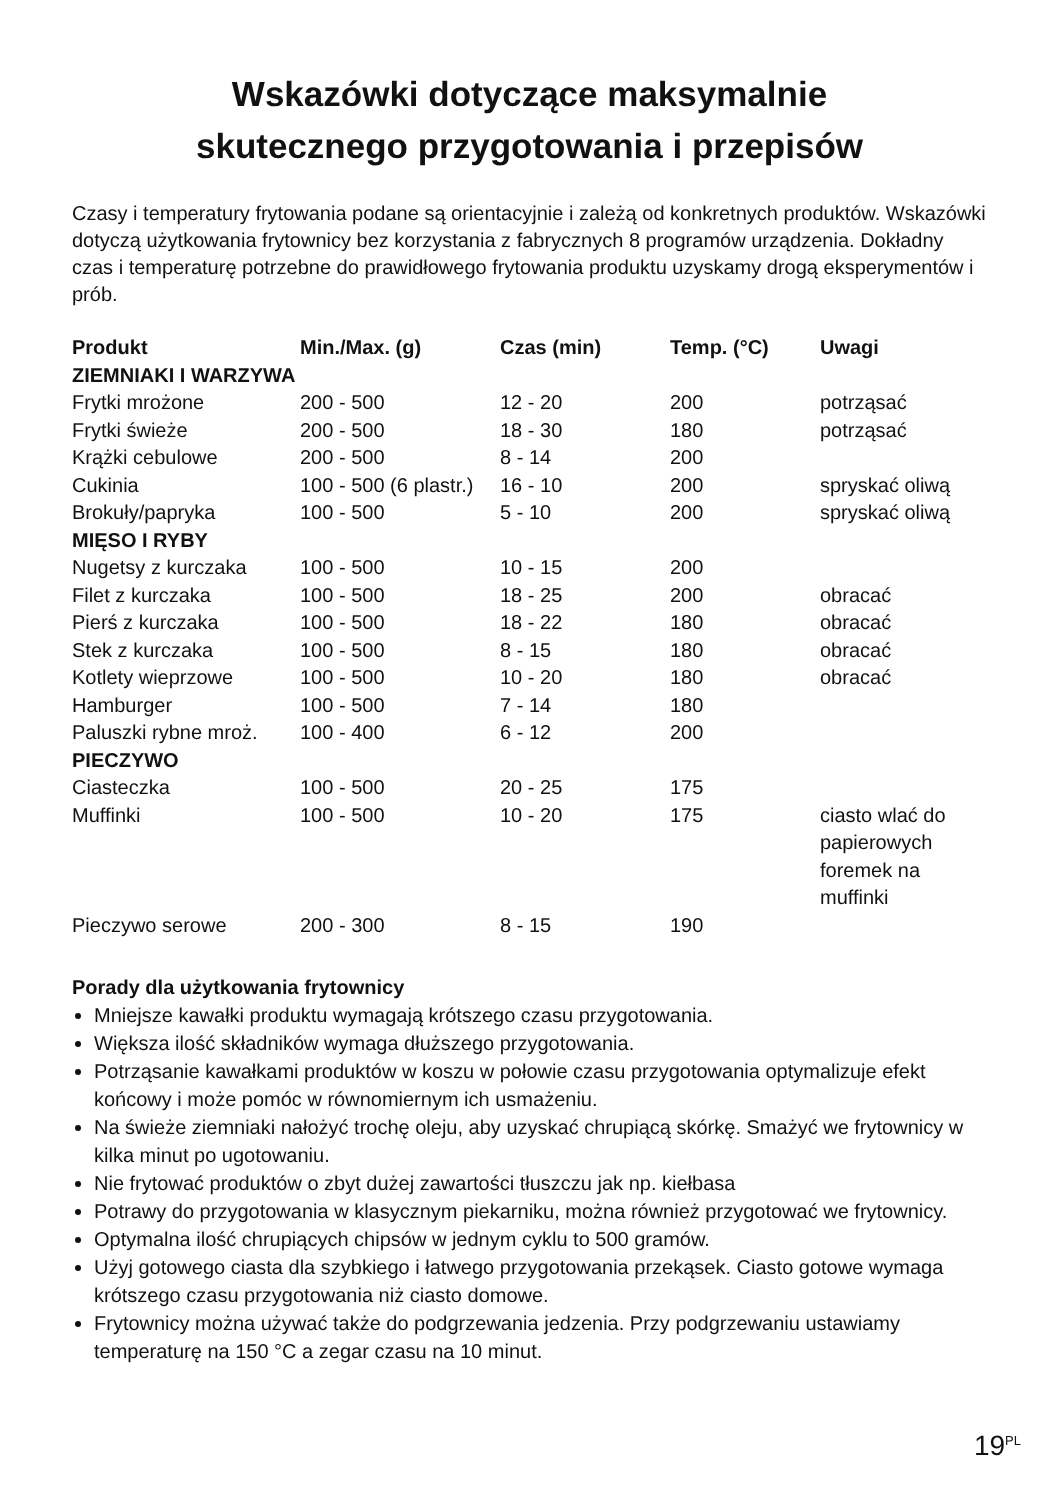Wskazówki dotyczące maksymalnie
skutecznego przygotowania i przepisów
Czasy i temperatury frytowania podane są orientacyjnie i zależą od konkretnych produktów. Wskazówki dotyczą użytkowania frytownicy bez korzystania z fabrycznych 8 programów urządzenia. Dokładny czas i temperaturę potrzebne do prawidłowego frytowania produktu uzyskamy drogą eksperymentów i prób.
| Produkt | Min./Max. (g) | Czas (min) | Temp. (°C) | Uwagi |
| --- | --- | --- | --- | --- |
| ZIEMNIAKI I WARZYWA | | | | |
| Frytki mrożone | 200 - 500 | 12 - 20 | 200 | potrząsać |
| Frytki świeże | 200 - 500 | 18 - 30 | 180 | potrząsać |
| Krążki cebulowe | 200 - 500 | 8 - 14 | 200 | |
| Cukinia | 100 - 500 (6 plastr.) | 16 - 10 | 200 | spryskać oliwą |
| Brokuły/papryka | 100 - 500 | 5 - 10 | 200 | spryskać oliwą |
| MIĘSO I RYBY | | | | |
| Nugetsy z kurczaka | 100 - 500 | 10 - 15 | 200 | |
| Filet z kurczaka | 100 - 500 | 18 - 25 | 200 | obracać |
| Pierś z kurczaka | 100 - 500 | 18 - 22 | 180 | obracać |
| Stek z kurczaka | 100 - 500 | 8 - 15 | 180 | obracać |
| Kotlety wieprzowe | 100 - 500 | 10 - 20 | 180 | obracać |
| Hamburger | 100 - 500 | 7 - 14 | 180 | |
| Paluszki rybne mroż. | 100 - 400 | 6 - 12 | 200 | |
| PIECZYWO | | | | |
| Ciasteczka | 100 - 500 | 20 - 25 | 175 | |
| Muffinki | 100 - 500 | 10 - 20 | 175 | ciasto wlać do papierowych foremek na muffinki |
| Pieczywo serowe | 200 - 300 | 8 - 15 | 190 | |
Porady dla użytkowania frytownicy
Mniejsze kawałki produktu wymagają krótszego czasu przygotowania.
Większa ilość składników wymaga dłuższego przygotowania.
Potrząsanie kawałkami produktów w koszu w połowie czasu przygotowania optymalizuje efekt końcowy i może pomóc w równomiernym ich usmażeniu.
Na świeże ziemniaki nałożyć trochę oleju, aby uzyskać chrupiącą skórkę. Smażyć we frytownicy w kilka minut po ugotowaniu.
Nie frytować produktów o zbyt dużej zawartości tłuszczu jak np. kiełbasa
Potrawy do przygotowania w klasycznym piekarniku, można również przygotować we frytownicy.
Optymalna ilość chrupiących chipsów w jednym cyklu to 500 gramów.
Użyj gotowego ciasta dla szybkiego i łatwego przygotowania przekąsek. Ciasto gotowe wymaga krótszego czasu przygotowania niż ciasto domowe.
Frytownicy można używać także do podgrzewania jedzenia. Przy podgrzewaniu ustawiamy temperaturę na 150 °C a zegar czasu na 10 minut.
19<sup>PL</sup>